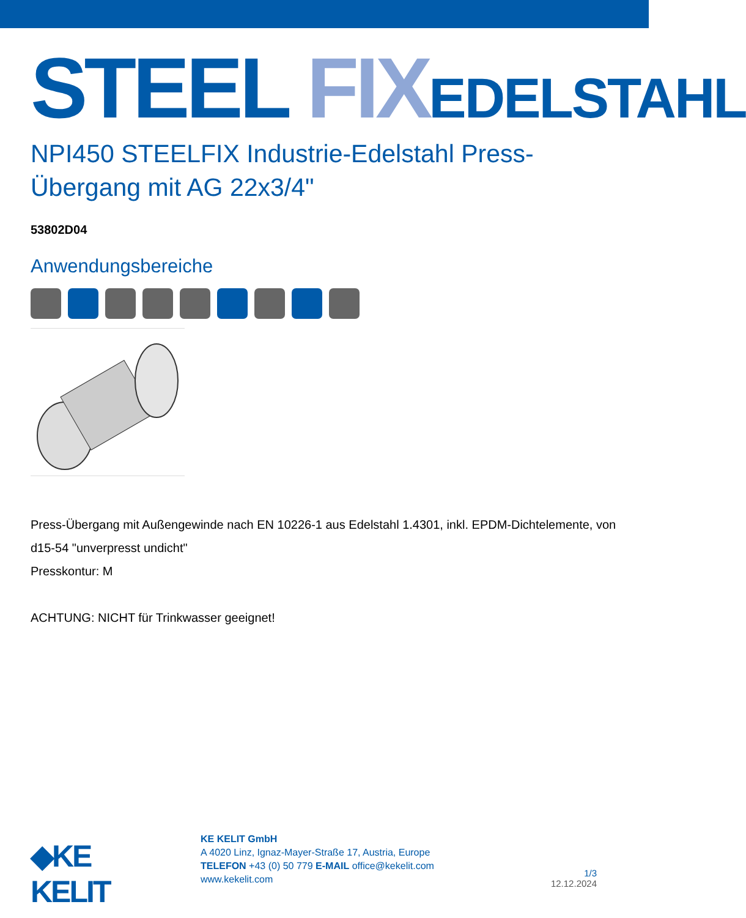STEEL FIX EDELSTAHL
NPI450 STEELFIX Industrie-Edelstahl Press-Übergang mit AG 22x3/4"
53802D04
Anwendungsbereiche
Press-Übergang mit Außengewinde nach EN 10226-1 aus Edelstahl 1.4301, inkl. EPDM-Dichtelemente, von d15-54 "unverpresst undicht"
Presskontur: M
ACHTUNG: NICHT für Trinkwasser geeignet!
◆KE KELIT
KE KELIT GmbH
A 4020 Linz, Ignaz-Mayer-Straße 17, Austria, Europe
TELEFON +43 (0) 50 779 E-MAIL office@kekelit.com
www.kekelit.com
1/3
12.12.2024